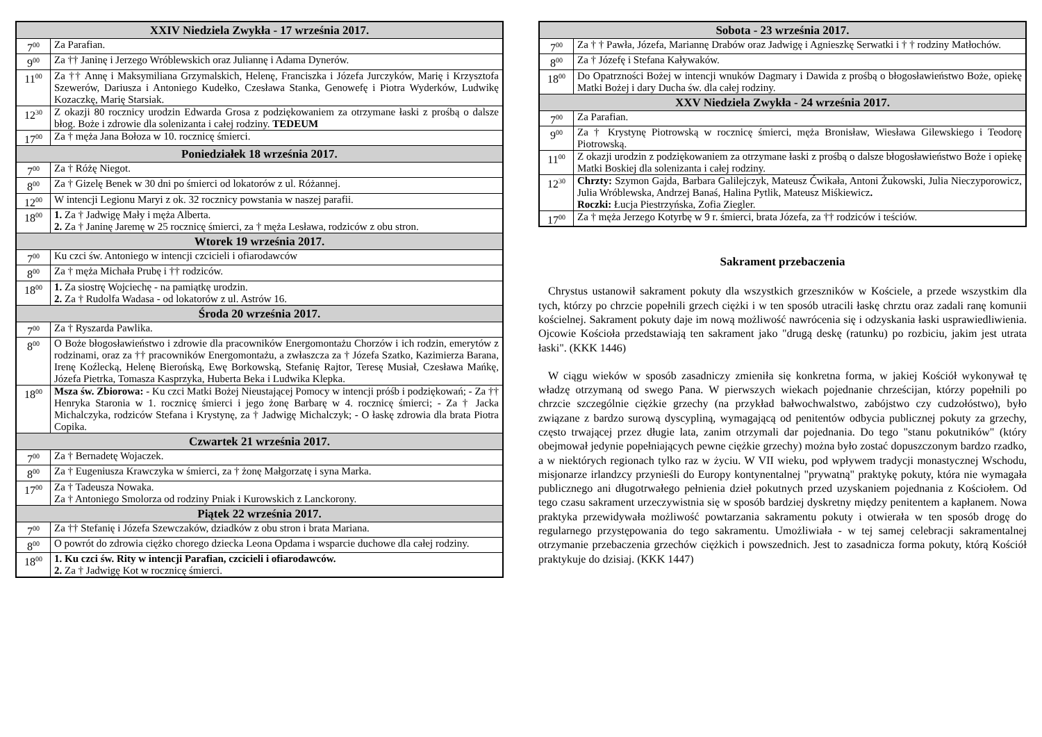| XXIV Niedziela Zwykła - 17 września 2017. | |
| --- | --- |
| 7<sup>00</sup> | Za Parafian. |
| 9<sup>00</sup> | Za †† Janinę i Jerzego Wróblewskich oraz Juliannę i Adama Dynerów. |
| 11<sup>00</sup> | Za †† Annę i Maksymiliana Grzymalskich, Helenę, Franciszka i Józefa Jurczyków, Marię i Krzysztofa Szewerów, Dariusza i Antoniego Kudełko, Czesława Stanka, Genowefę i Piotra Wyderków, Ludwikę Kozaczkę, Marię Starsiak. |
| 12<sup>30</sup> | Z okazji 80 rocznicy urodzin Edwarda Grosa z podziękowaniem za otrzymane łaski z prośbą o dalsze błog. Boże i zdrowie dla solenizanta i całej rodziny. TEDEUM |
| 17<sup>00</sup> | Za † męża Jana Bołoza w 10. rocznicę śmierci. |
| Poniedziałek 18 września 2017. | |
| 7<sup>00</sup> | Za † Różę Niegot. |
| 8<sup>00</sup> | Za † Gizelę Benek w 30 dni po śmierci od lokatorów z ul. Różannej. |
| 12<sup>00</sup> | W intencji Legionu Maryi z ok. 32 rocznicy powstania w naszej parafii. |
| 18<sup>00</sup> | 1. Za † Jadwigę Mały i męża Alberta. 2. Za † Janinę Jaremę w 25 rocznicę śmierci, za † męża Lesława, rodziców z obu stron. |
| Wtorek 19 września 2017. | |
| 7<sup>00</sup> | Ku czci św. Antoniego w intencji czcicieli i ofiarodawców |
| 8<sup>00</sup> | Za † męża Michała Prubę i †† rodziców. |
| 18<sup>00</sup> | 1. Za siostrę Wojciechę - na pamiątkę urodzin. 2. Za † Rudolfa Wadasa - od lokatorów z ul. Astrów 16. |
| Środa 20 września 2017. | |
| 7<sup>00</sup> | Za † Ryszarda Pawlika. |
| 8<sup>00</sup> | O Boże błogosławieństwo i zdrowie dla pracowników Energomontażu Chorzów i ich rodzin, emerytów z rodzinami, oraz za †† pracowników Energomontażu, a zwłaszcza za † Józefa Szatko, Kazimierza Barana, Irenę Koźlecką, Helenę Bierońską, Ewę Borkowską, Stefanię Rajtor, Teresę Musiał, Czesława Mańkę, Józefa Pietrka, Tomasza Kasprzyka, Huberta Beka i Ludwika Klepka. |
| 18<sup>00</sup> | Msza św. Zbiorowa: - Ku czci Matki Bożej Nieustającej Pomocy w intencji próśb i podziękowań; - Za †† Henryka Staronia w 1. rocznicę śmierci i jego żonę Barbarę w 4. rocznicę śmierci; - Za † Jacka Michalczyka, rodziców Stefana i Krystynę, za † Jadwigę Michalczyk; - O łaskę zdrowia dla brata Piotra Copika. |
| Czwartek 21 września 2017. | |
| 7<sup>00</sup> | Za † Bernadetę Wojaczek. |
| 8<sup>00</sup> | Za † Eugeniusza Krawczyka w śmierci, za † żonę Małgorzatę i syna Marka. |
| 17<sup>00</sup> | Za † Tadeusza Nowaka. Za † Antoniego Smolorza od rodziny Pniak i Kurowskich z Lanckorony. |
| Piątek 22 września 2017. | |
| 7<sup>00</sup> | Za †† Stefanię i Józefa Szewczaków, dziadków z obu stron i brata Mariana. |
| 8<sup>00</sup> | O powrót do zdrowia ciężko chorego dziecka Leona Opdama i wsparcie duchowe dla całej rodziny. |
| 18<sup>00</sup> | 1. Ku czci św. Rity w intencji Parafian, czcicieli i ofiarodawców. 2. Za † Jadwigę Kot w rocznicę śmierci. |
| Sobota - 23 września 2017. | |
| --- | --- |
| 7<sup>00</sup> | Za † † Pawła, Józefa, Mariannę Drabów oraz Jadwigę i Agnieszkę Serwatki i † † rodziny Matłochów. |
| 8<sup>00</sup> | Za † Józefę i Stefana Kaływaków. |
| 18<sup>00</sup> | Do Opatrzności Bożej w intencji wnuków Dagmary i Dawida z prośbą o błogosławieństwo Boże, opiekę Matki Bożej i dary Ducha św. dla całej rodziny. |
| XXV Niedziela Zwykła - 24 września 2017. | |
| 7<sup>00</sup> | Za Parafian. |
| 9<sup>00</sup> | Za † Krystynę Piotrowską w rocznicę śmierci, męża Bronisław, Wiesława Gilewskiego i Teodorę Piotrowską. |
| 11<sup>00</sup> | Z okazji urodzin z podziękowaniem za otrzymane łaski z prośbą o dalsze błogosławieństwo Boże i opiekę Matki Boskiej dla solenizanta i całej rodziny. |
| 12<sup>30</sup> | Chrzty: Szymon Gajda, Barbara Galilejczyk, Mateusz Ćwikała, Antoni Żukowski, Julia Nieczyporowicz, Julia Wróblewska, Andrzej Banaś, Halina Pytlik, Mateusz Miśkiewicz . Roczki: Łucja Piestrzyńska, Zofia Ziegler. |
| 17<sup>00</sup> | Za † męża Jerzego Kotyrbę w 9 r. śmierci, brata Józefa, za †† rodziców i teściów. |
Sakrament przebaczenia
Chrystus ustanowił sakrament pokuty dla wszystkich grzeszników w Kościele, a przede wszystkim dla tych, którzy po chrzcie popełnili grzech ciężki i w ten sposób utracili łaskę chrztu oraz zadali ranę komunii kościelnej. Sakrament pokuty daje im nową możliwość nawrócenia się i odzyskania łaski usprawiedliwienia. Ojcowie Kościoła przedstawiają ten sakrament jako "drugą deskę (ratunku) po rozbiciu, jakim jest utrata łaski". (KKK 1446)
W ciągu wieków w sposób zasadniczy zmieniła się konkretna forma, w jakiej Kościół wykonywał tę władzę otrzymaną od swego Pana. W pierwszych wiekach pojednanie chrześcijan, którzy popełnili po chrzcie szczególnie ciężkie grzechy (na przykład bałwochwalstwo, zabójstwo czy cudzołóstwo), było związane z bardzo surową dyscypliną, wymagającą od penitentów odbycia publicznej pokuty za grzechy, często trwającej przez długie lata, zanim otrzymali dar pojednania. Do tego "stanu pokutników" (który obejmował jedynie popełniających pewne ciężkie grzechy) można było zostać dopuszczonym bardzo rzadko, a w niektórych regionach tylko raz w życiu. W VII wieku, pod wpływem tradycji monastycznej Wschodu, misjonarze irlandzcy przynieśli do Europy kontynentalnej "prywatną" praktykę pokuty, która nie wymagała publicznego ani długotrwałego pełnienia dzieł pokutnych przed uzyskaniem pojednania z Kościołem. Od tego czasu sakrament urzeczywistnia się w sposób bardziej dyskretny między penitentem a kapłanem. Nowa praktyka przewidywała możliwość powtarzania sakramentu pokuty i otwierała w ten sposób drogę do regularnego przystępowania do tego sakramentu. Umożliwiała - w tej samej celebracji sakramentalnej otrzymanie przebaczenia grzechów ciężkich i powszednich. Jest to zasadnicza forma pokuty, którą Kościół praktykuje do dzisiaj. (KKK 1447)